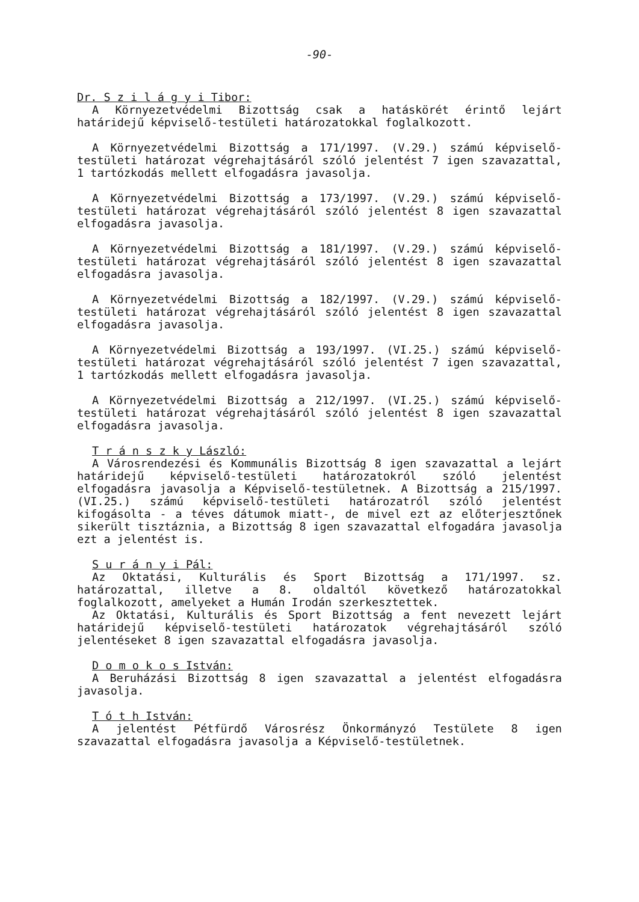-90-
Dr. S z i l á g y i Tibor:
A Környezetvédelmi Bizottság csak a hatáskörét érintő lejárt határidejű képviselő-testületi határozatokkal foglalkozott.
A Környezetvédelmi Bizottság a 171/1997. (V.29.) számú képviselő-testületi határozat végrehajtásáról szóló jelentést 7 igen szavazattal, 1 tartózkodás mellett elfogadásra javasolja.
A Környezetvédelmi Bizottság a 173/1997. (V.29.) számú képviselő-testületi határozat végrehajtásáról szóló jelentést 8 igen szavazattal elfogadásra javasolja.
A Környezetvédelmi Bizottság a 181/1997. (V.29.) számú képviselő-testületi határozat végrehajtásáról szóló jelentést 8 igen szavazattal elfogadásra javasolja.
A Környezetvédelmi Bizottság a 182/1997. (V.29.) számú képviselő-testületi határozat végrehajtásáról szóló jelentést 8 igen szavazattal elfogadásra javasolja.
A Környezetvédelmi Bizottság a 193/1997. (VI.25.) számú képviselő-testületi határozat végrehajtásáról szóló jelentést 7 igen szavazattal, 1 tartózkodás mellett elfogadásra javasolja.
A Környezetvédelmi Bizottság a 212/1997. (VI.25.) számú képviselő-testületi határozat végrehajtásáról szóló jelentést 8 igen szavazattal elfogadásra javasolja.
T r á n s z k y László:
A Városrendezési és Kommunális Bizottság 8 igen szavazattal a lejárt határidejű képviselő-testületi határozatokról szóló jelentést elfogadásra javasolja a Képviselő-testületnek. A Bizottság a 215/1997. (VI.25.) számú képviselő-testületi határozatról szóló jelentést kifogásolta - a téves dátumok miatt-, de mivel ezt az előterjesztőnek sikerült tisztáznia, a Bizottság 8 igen szavazattal elfogadára javasolja ezt a jelentést is.
S u r á n y i Pál:
Az Oktatási, Kulturális és Sport Bizottság a 171/1997. sz. határozattal, illetve a 8. oldaltól következő határozatokkal foglalkozott, amelyeket a Humán Irodán szerkesztettek.
Az Oktatási, Kulturális és Sport Bizottság a fent nevezett lejárt határidejű képviselő-testületi határozatok végrehajtásáról szóló jelentéseket 8 igen szavazattal elfogadásra javasolja.
D o m o k o s István:
A Beruházási Bizottság 8 igen szavazattal a jelentést elfogadásra javasolja.
T ó t h István:
A jelentést Pétfürdő Városrész Önkormányzó Testülete 8 igen szavazattal elfogadásra javasolja a Képviselő-testületnek.